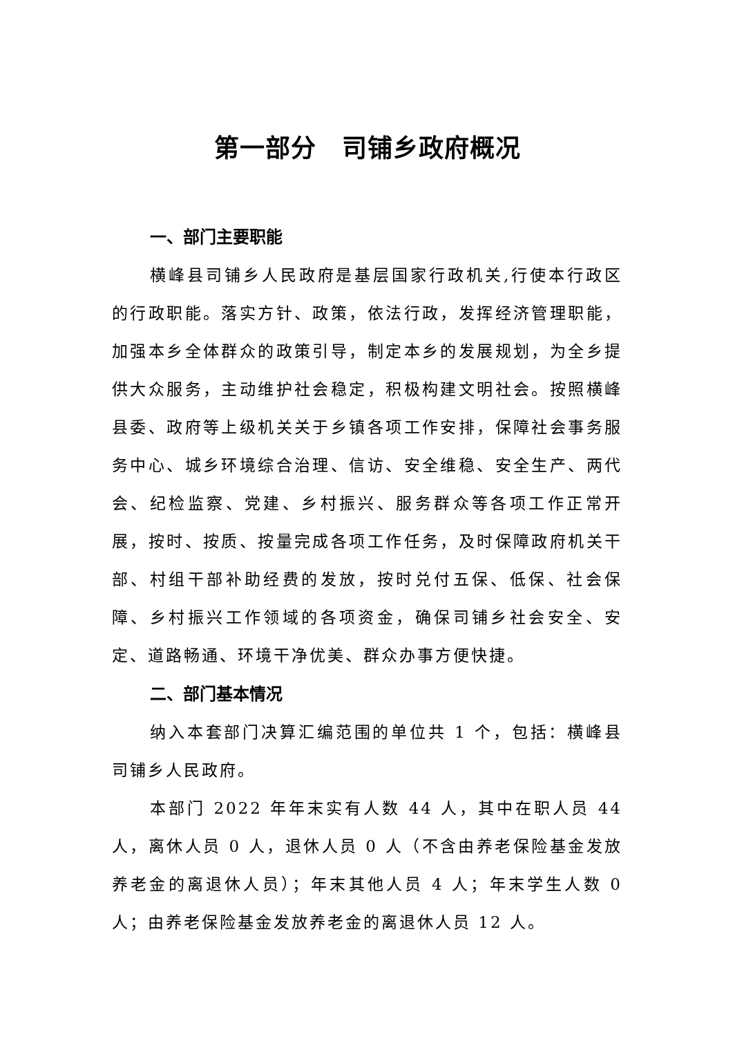第一部分　司铺乡政府概况
一、部门主要职能
横峰县司铺乡人民政府是基层国家行政机关,行使本行政区的行政职能。落实方针、政策，依法行政，发挥经济管理职能，加强本乡全体群众的政策引导，制定本乡的发展规划，为全乡提供大众服务，主动维护社会稳定，积极构建文明社会。按照横峰县委、政府等上级机关关于乡镇各项工作安排，保障社会事务服务中心、城乡环境综合治理、信访、安全维稳、安全生产、两代会、纪检监察、党建、乡村振兴、服务群众等各项工作正常开展，按时、按质、按量完成各项工作任务，及时保障政府机关干部、村组干部补助经费的发放，按时兑付五保、低保、社会保障、乡村振兴工作领域的各项资金，确保司铺乡社会安全、安定、道路畅通、环境干净优美、群众办事方便快捷。
二、部门基本情况
纳入本套部门决算汇编范围的单位共 1 个，包括：横峰县司铺乡人民政府。
本部门 2022 年年末实有人数 44 人，其中在职人员 44 人，离休人员 0 人，退休人员 0 人（不含由养老保险基金发放养老金的离退休人员）；年末其他人员 4 人；年末学生人数 0 人；由养老保险基金发放养老金的离退休人员 12 人。